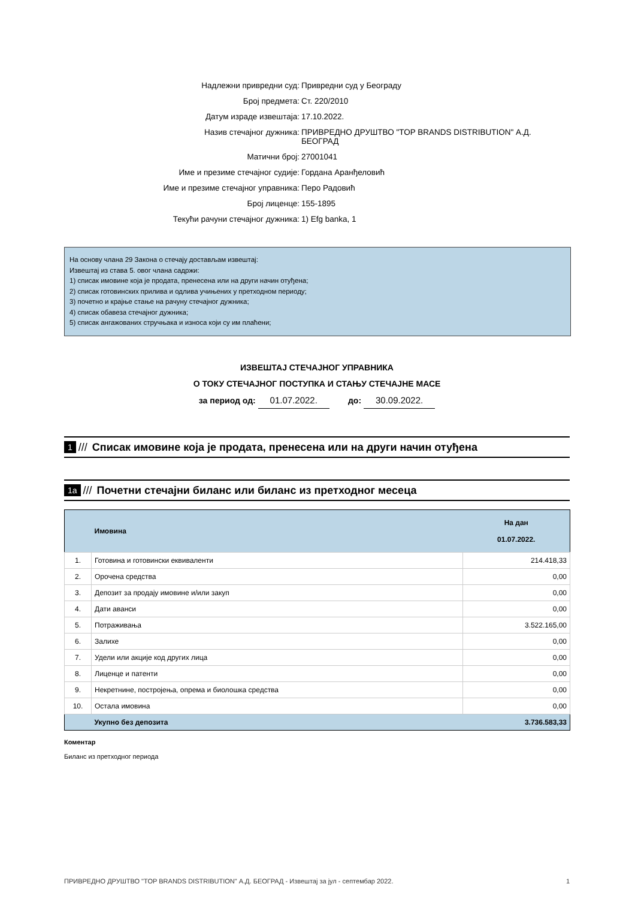Надлежни привредни суд: Привредни суд у Београду
Број предмета: Ст. 220/2010
Датум израде извештаја: 17.10.2022.
Назив стечајног дужника: ПРИВРЕДНО ДРУШТВО "TOP BRANDS DISTRIBUTION" А.Д. БЕОГРАД
Матични број: 27001041
Име и презиме стечајног судије: Гордана Аранђеловић
Име и презиме стечајног управника: Перо Радовић
Број лиценце: 155-1895
Текући рачуни стечајног дужника: 1) Efg banka, 1
На основу члана 29 Закона о стечају достављам извештај:
Извештај из става 5. овог члана садржи:
1) списак имовине која је продата, пренесена или на други начин отуђена;
2) списак готовинских прилива и одлива учињених у претходном периоду;
3) почетно и крајње стање на рачуну стечајног дужника;
4) списак обавеза стечајног дужника;
5) списак ангажованих стручњака и износа који су им плаћени;
ИЗВЕШТАЈ СТЕЧАЈНОГ УПРАВНИКА
О ТОКУ СТЕЧАЈНОГ ПОСТУПКА И СТАЊУ СТЕЧАЈНЕ МАСЕ
за период од: 01.07.2022. до: 30.09.2022.
1 /// Списак имовине која је продата, пренесена или на други начин отуђена
1a /// Почетни стечајни биланс или биланс из претходног месеца
| | Имовина | На дан 01.07.2022. |
| --- | --- | --- |
| 1. | Готовина и готовински еквиваленти | 214.418,33 |
| 2. | Орочена средства | 0,00 |
| 3. | Депозит за продају имовине и/или закуп | 0,00 |
| 4. | Дати аванси | 0,00 |
| 5. | Потраживања | 3.522.165,00 |
| 6. | Залихе | 0,00 |
| 7. | Удели или акције код других лица | 0,00 |
| 8. | Лиценце и патенти | 0,00 |
| 9. | Некретнине, постројења, опрема и биолошка средства | 0,00 |
| 10. | Остала имовина | 0,00 |
| | Укупно без депозита | 3.736.583,33 |
Коментар
Биланс из претходног периода
ПРИВРЕДНО ДРУШТВО "TOP BRANDS DISTRIBUTION" А.Д. БЕОГРАД - Извештај за јул - септембар 2022. 1